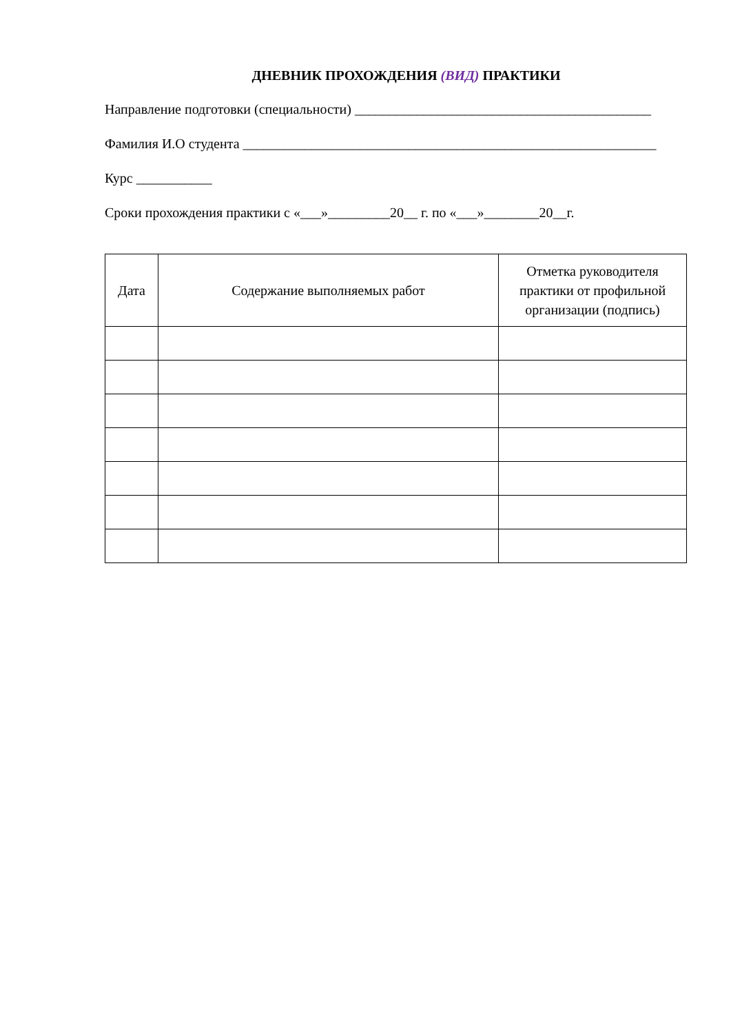ДНЕВНИК ПРОХОЖДЕНИЯ (ВИД) ПРАКТИКИ
Направление подготовки (специальности) ___________________________________________
Фамилия И.О студента ____________________________________________________________
Курс ___________
Сроки прохождения практики с «___»_________20__ г. по «___»________20__г.
| Дата | Содержание выполняемых работ | Отметка руководителя практики от профильной организации (подпись) |
| --- | --- | --- |